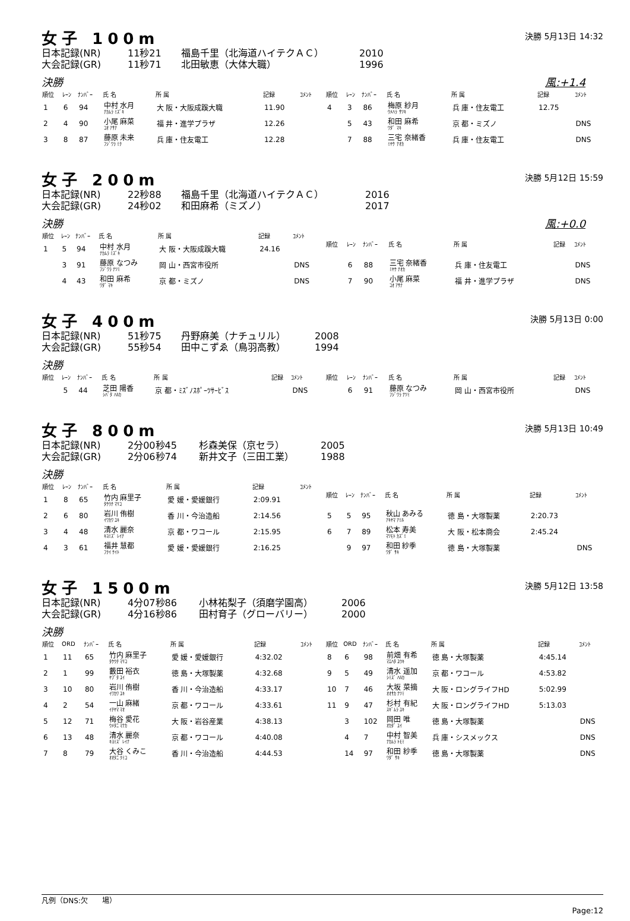女子 100m
決勝 5月13日 14:32
日本記録(NR) 11秒21 福島千里（北海道ハイテクＡＣ） 2010
大会記録(GR) 11秒71 北田敏恵（大体大職） 1996
決勝 風:+1.4
| 順位 | ﾚｰﾝ | ﾅﾝﾊﾞｰ | 氏 名 | 所 属 | 記録 | ｺﾒﾝﾄ |
| --- | --- | --- | --- | --- | --- | --- |
| 1 | 6 | 94 | 中村 水月 ﾅｶﾑﾗ ﾐｽﾞｷ | 大 阪・大阪成蹊大職 | 11.90 | |
| 2 | 4 | 90 | 小尾 麻菜 ｺｵ ｱｻﾅ | 福 井・進学プラザ | 12.26 | |
| 3 | 8 | 87 | 藤原 未来 ﾌｼﾞﾜﾗ ﾐｸ | 兵 庫・住友電工 | 12.28 | |
| 順位 | ﾚｰﾝ | ﾅﾝﾊﾞｰ | 氏 名 | 所 属 | 記録 | ｺﾒﾝﾄ |
| --- | --- | --- | --- | --- | --- | --- |
| 4 | 3 | 86 | 梅原 紗月 ｳﾒﾊﾗ ｻﾂｷ | 兵 庫・住友電工 | 12.75 | |
| | 5 | 43 | 和田 麻希 ﾜﾀﾞ ﾏｷ | 京 都・ミズノ | | DNS |
| | 7 | 88 | 三宅 奈緒香 ﾐﾔｹ ﾅｵｶ | 兵 庫・住友電工 | | DNS |
女子 200m
決勝 5月12日 15:59
日本記録(NR) 22秒88 福島千里（北海道ハイテクＡＣ） 2016
大会記録(GR) 24秒02 和田麻希（ミズノ） 2017
決勝 風:+0.0
| 順位 | ﾚｰﾝ | ﾅﾝﾊﾞｰ | 氏 名 | 所 属 | 記録 | ｺﾒﾝﾄ |
| --- | --- | --- | --- | --- | --- | --- |
| 1 | 5 | 94 | 中村 水月 ﾅｶﾑﾗ ﾐｽﾞｷ | 大 阪・大阪成蹊大職 | 24.16 | |
| | 3 | 91 | 藤原 なつみ ﾌｼﾞﾜﾗ ﾅﾂﾐ | 岡 山・西宮市役所 | | DNS |
| | 4 | 43 | 和田 麻希 ﾜﾀﾞ ﾏｷ | 京 都・ミズノ | | DNS |
| 順位 | ﾚｰﾝ | ﾅﾝﾊﾞｰ | 氏 名 | 所 属 | 記録 | ｺﾒﾝﾄ |
| --- | --- | --- | --- | --- | --- | --- |
| | 6 | 88 | 三宅 奈緒香 ﾐﾔｹ ﾅｵｶ | 兵 庫・住友電工 | | DNS |
| | 7 | 90 | 小尾 麻菜 ｺｵ ｱｻﾅ | 福 井・進学プラザ | | DNS |
女子 400m
決勝 5月13日 0:00
日本記録(NR) 51秒75 丹野麻美（ナチュリル） 2008
大会記録(GR) 55秒54 田中こずゑ（鳥羽高教） 1994
決勝
| 順位 | ﾚｰﾝ | ﾅﾝﾊﾞｰ | 氏 名 | 所 属 | 記録 | ｺﾒﾝﾄ |
| --- | --- | --- | --- | --- | --- | --- |
| | 5 | 44 | 芝田 陽香 ｼﾊﾞﾀ ﾊﾙｶ | 京 都・ﾐｽﾞﾉｽﾎﾟｰﾂｻｰﾋﾞｽ | | DNS |
| 順位 | ﾚｰﾝ | ﾅﾝﾊﾞｰ | 氏 名 | 所 属 | 記録 | ｺﾒﾝﾄ |
| --- | --- | --- | --- | --- | --- | --- |
| | 6 | 91 | 藤原 なつみ ﾌｼﾞﾜﾗ ﾅﾂﾐ | 岡 山・西宮市役所 | | DNS |
女子 800m
決勝 5月13日 10:49
日本記録(NR) 2分00秒45 杉森美保（京セラ） 2005
大会記録(GR) 2分06秒74 新井文子（三田工業） 1988
決勝
| 順位 | ﾚｰﾝ | ﾅﾝﾊﾞｰ | 氏 名 | 所 属 | 記録 | ｺﾒﾝﾄ |
| --- | --- | --- | --- | --- | --- | --- |
| 1 | 8 | 65 | 竹内 麻里子 ﾀｹｳﾁ ﾏﾘｺ | 愛 媛・愛媛銀行 | 2:09.91 | |
| 2 | 6 | 80 | 岩川 侑樹 ｲﾜｶﾜ ﾕｷ | 香 川・今治造船 | 2:14.56 | |
| 3 | 4 | 48 | 清水 麗奈 ｷﾖﾐｽﾞ ﾚｲﾅ | 京 都・ワコール | 2:15.95 | |
| 4 | 3 | 61 | 福井 慧都 ﾌｸｲ ｹｲﾄ | 愛 媛・愛媛銀行 | 2:16.25 | |
| 順位 | ﾚｰﾝ | ﾅﾝﾊﾞｰ | 氏 名 | 所 属 | 記録 | ｺﾒﾝﾄ |
| --- | --- | --- | --- | --- | --- | --- |
| 5 | 5 | 95 | 秋山 あみる ｱｷﾔﾏ ｱﾐﾙ | 徳 島・大塚製薬 | 2:20.73 | |
| 6 | 7 | 89 | 松本 寿美 ﾏﾂﾓﾄ ｶｽﾞﾐ | 大 阪・松本商会 | 2:45.24 | |
| | 9 | 97 | 和田 紗季 ﾜﾀﾞ ｻｷ | 徳 島・大塚製薬 | | DNS |
女子 1500m
決勝 5月12日 13:58
日本記録(NR) 4分07秒86 小林祐梨子（須磨学園高） 2006
大会記録(GR) 4分16秒86 田村育子（グローバリー） 2000
決勝
| 順位 | ORD | ﾅﾝﾊﾞｰ | 氏 名 | 所 属 | 記録 | ｺﾒﾝﾄ |
| --- | --- | --- | --- | --- | --- | --- |
| 1 | 11 | 65 | 竹内 麻里子 ﾀｹｳﾁ ﾏﾘｺ | 愛 媛・愛媛銀行 | 4:32.02 | |
| 2 | 1 | 99 | 藪田 裕衣 ﾔﾌﾞﾀ ﾕｲ | 徳 島・大塚製薬 | 4:32.68 | |
| 3 | 10 | 80 | 岩川 侑樹 ｲﾜｶﾜ ﾕｷ | 香 川・今治造船 | 4:33.17 | |
| 4 | 2 | 54 | 一山 麻緒 ｲﾁﾔﾏ ﾏｵ | 京 都・ワコール | 4:33.61 | |
| 5 | 12 | 71 | 梅谷 愛花 ｳﾒﾀﾆ ﾏﾅｶ | 大 阪・岩谷産業 | 4:38.13 | |
| 6 | 13 | 48 | 清水 麗奈 ｷﾖﾐｽﾞ ﾚｲﾅ | 京 都・ワコール | 4:40.08 | |
| 7 | 8 | 79 | 大谷 くみこ ｵｵﾀﾆ ｸﾐｺ | 香 川・今治造船 | 4:44.53 | |
| 順位 | ORD | ﾅﾝﾊﾞｰ | 氏 名 | 所 属 | 記録 | ｺﾒﾝﾄ |
| --- | --- | --- | --- | --- | --- | --- |
| 8 | 6 | 98 | 前畑 有希 ﾏｴﾊﾀ ﾕｳｷ | 徳 島・大塚製薬 | 4:45.14 | |
| 9 | 5 | 49 | 清水 遥加 ｼﾐｽﾞ ﾊﾙｶ | 京 都・ワコール | 4:53.82 | |
| 10 | 7 | 46 | 大坂 菜摘 ｵｵｻｶ ﾅﾂﾐ | 大 阪・ロングライフHD | 5:02.99 | |
| 11 | 9 | 47 | 杉村 有紀 ｽｷﾞﾑﾗ ﾕｷ | 大 阪・ロングライフHD | 5:13.03 | |
| | 3 | 102 | 岡田 唯 ｵｶﾀﾞ ﾕｲ | 徳 島・大塚製薬 | | DNS |
| | 4 | 7 | 中村 智美 ﾅｶﾑﾗ ﾄﾓﾐ | 兵 庫・シスメックス | | DNS |
| | 14 | 97 | 和田 紗季 ﾜﾀﾞ ｻｷ | 徳 島・大塚製薬 | | DNS |
凡例（DNS:欠　　場）
Page:12